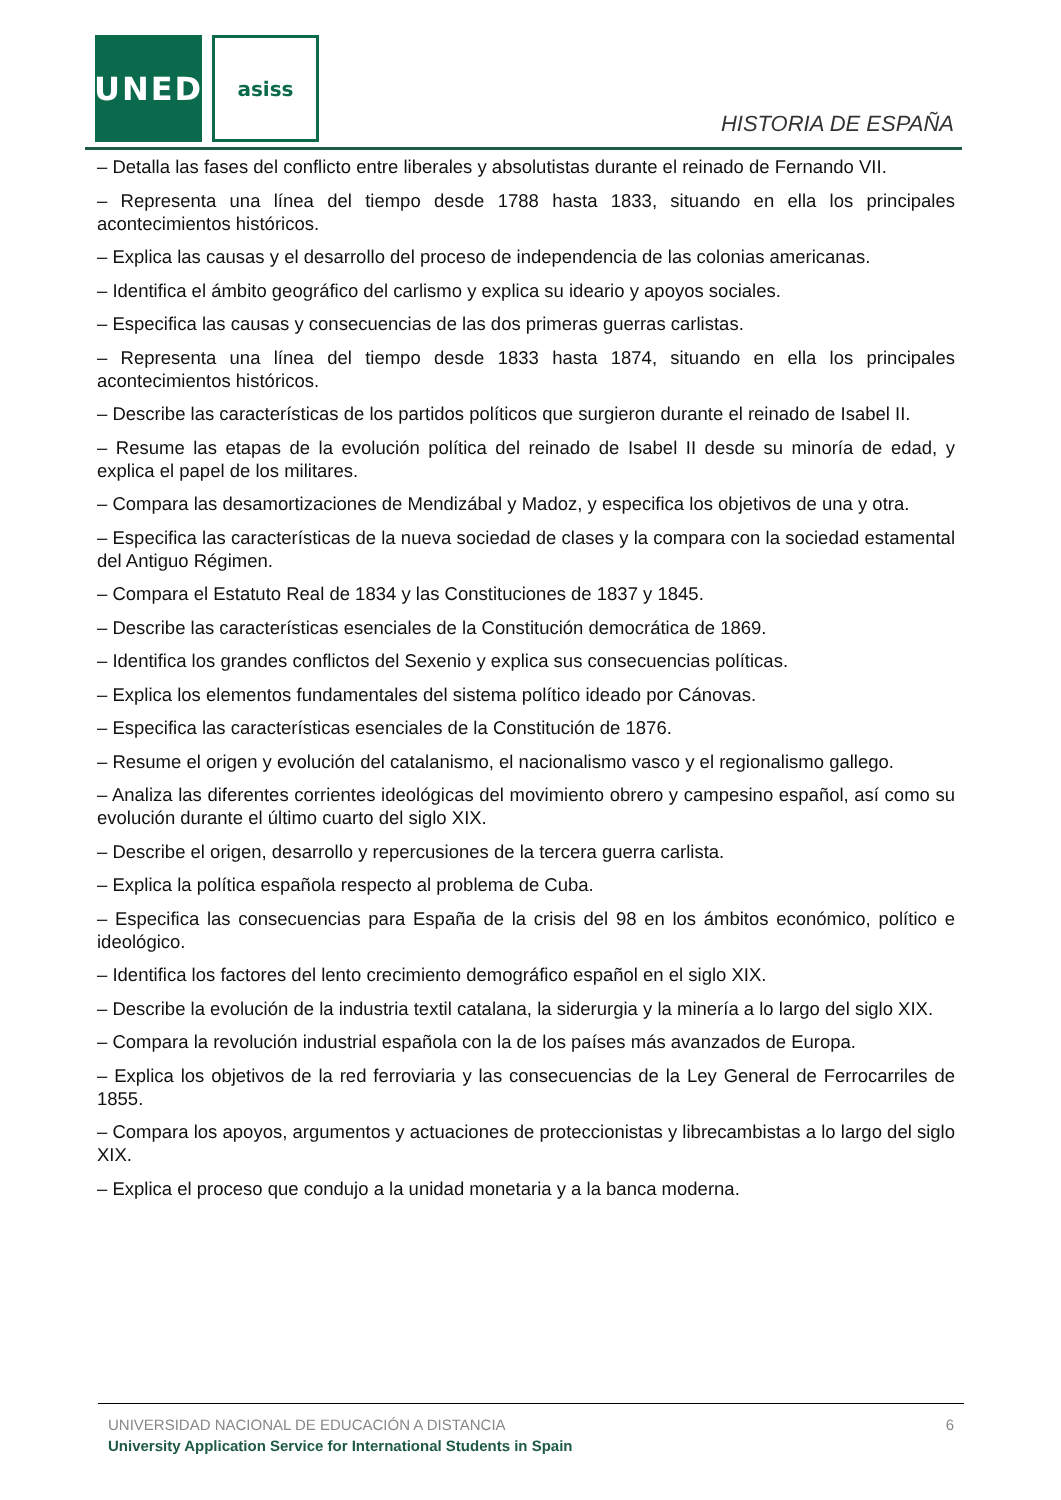UNED asiss
HISTORIA DE ESPAÑA
– Detalla las fases del conflicto entre liberales y absolutistas durante el reinado de Fernando VII.
– Representa una línea del tiempo desde 1788 hasta 1833, situando en ella los principales acontecimientos históricos.
– Explica las causas y el desarrollo del proceso de independencia de las colonias americanas.
– Identifica el ámbito geográfico del carlismo y explica su ideario y apoyos sociales.
– Especifica las causas y consecuencias de las dos primeras guerras carlistas.
– Representa una línea del tiempo desde 1833 hasta 1874, situando en ella los principales acontecimientos históricos.
– Describe las características de los partidos políticos que surgieron durante el reinado de Isabel II.
– Resume las etapas de la evolución política del reinado de Isabel II desde su minoría de edad, y explica el papel de los militares.
– Compara las desamortizaciones de Mendizábal y Madoz, y especifica los objetivos de una y otra.
– Especifica las características de la nueva sociedad de clases y la compara con la sociedad estamental del Antiguo Régimen.
– Compara el Estatuto Real de 1834 y las Constituciones de 1837 y 1845.
– Describe las características esenciales de la Constitución democrática de 1869.
– Identifica los grandes conflictos del Sexenio y explica sus consecuencias políticas.
– Explica los elementos fundamentales del sistema político ideado por Cánovas.
– Especifica las características esenciales de la Constitución de 1876.
– Resume el origen y evolución del catalanismo, el nacionalismo vasco y el regionalismo gallego.
– Analiza las diferentes corrientes ideológicas del movimiento obrero y campesino español, así como su evolución durante el último cuarto del siglo XIX.
– Describe el origen, desarrollo y repercusiones de la tercera guerra carlista.
– Explica la política española respecto al problema de Cuba.
– Especifica las consecuencias para España de la crisis del 98 en los ámbitos económico, político e ideológico.
– Identifica los factores del lento crecimiento demográfico español en el siglo XIX.
– Describe la evolución de la industria textil catalana, la siderurgia y la minería a lo largo del siglo XIX.
– Compara la revolución industrial española con la de los países más avanzados de Europa.
– Explica los objetivos de la red ferroviaria y las consecuencias de la Ley General de Ferrocarriles de 1855.
– Compara los apoyos, argumentos y actuaciones de proteccionistas y librecambistas a lo largo del siglo XIX.
– Explica el proceso que condujo a la unidad monetaria y a la banca moderna.
UNIVERSIDAD NACIONAL DE EDUCACIÓN A DISTANCIA
6
University Application Service for International Students in Spain